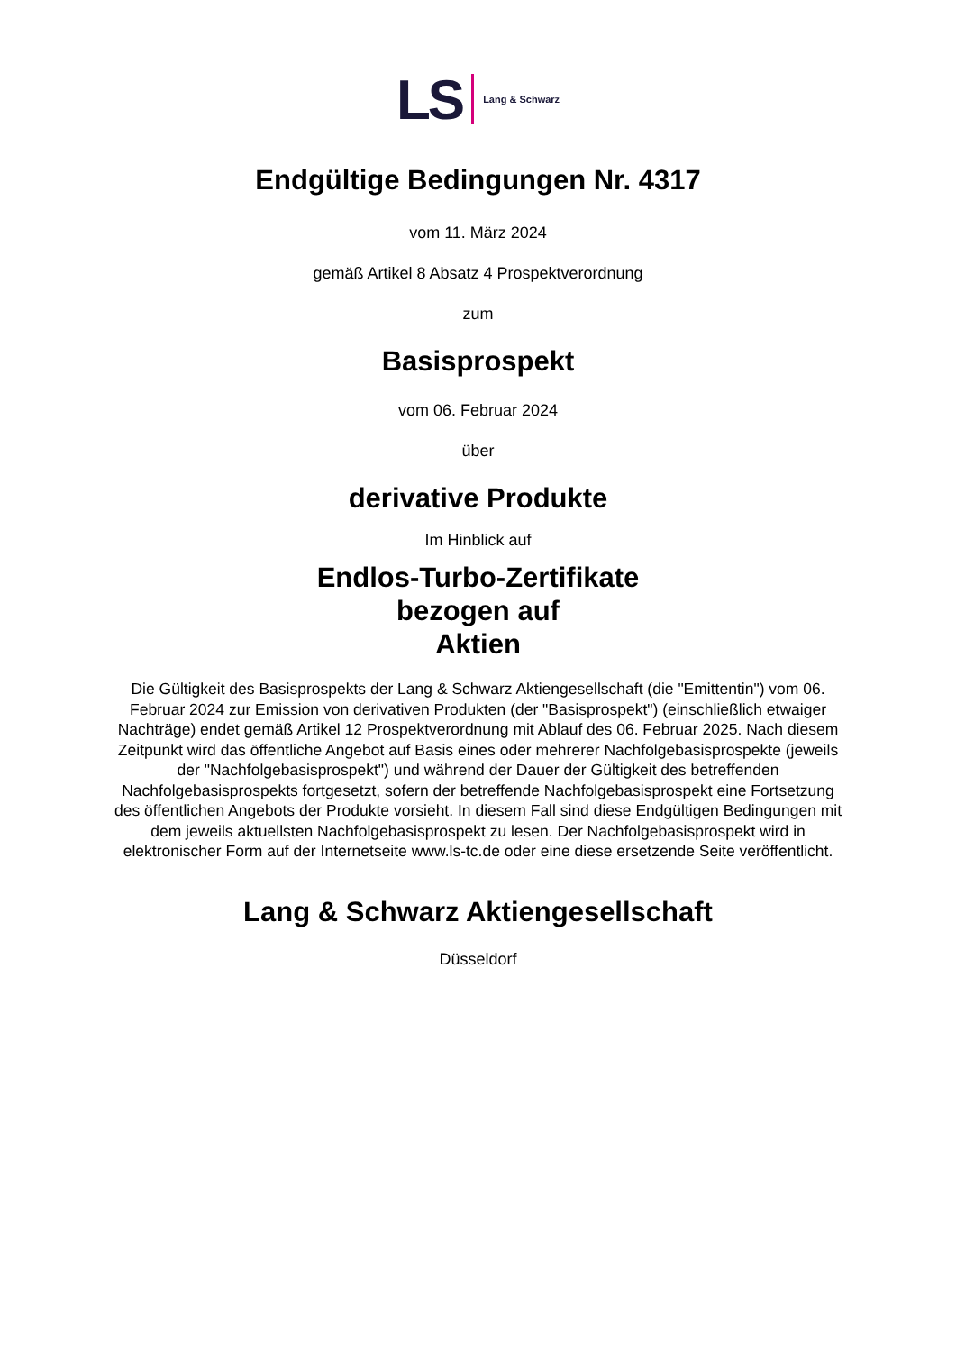LS Lang & Schwarz
Endgültige Bedingungen Nr. 4317
vom 11. März 2024
gemäß Artikel 8 Absatz 4 Prospektverordnung
zum
Basisprospekt
vom 06. Februar 2024
über
derivative Produkte
Im Hinblick auf
Endlos-Turbo-Zertifikate
bezogen auf
Aktien
Die Gültigkeit des Basisprospekts der Lang & Schwarz Aktiengesellschaft (die "Emittentin") vom 06. Februar 2024 zur Emission von derivativen Produkten (der "Basisprospekt") (einschließlich etwaiger Nachträge) endet gemäß Artikel 12 Prospektverordnung mit Ablauf des 06. Februar 2025. Nach diesem Zeitpunkt wird das öffentliche Angebot auf Basis eines oder mehrerer Nachfolgebasisprospekte (jeweils der "Nachfolgebasisprospekt") und während der Dauer der Gültigkeit des betreffenden Nachfolgebasisprospekts fortgesetzt, sofern der betreffende Nachfolgebasisprospekt eine Fortsetzung des öffentlichen Angebots der Produkte vorsieht. In diesem Fall sind diese Endgültigen Bedingungen mit dem jeweils aktuellsten Nachfolgebasisprospekt zu lesen. Der Nachfolgebasisprospekt wird in elektronischer Form auf der Internetseite www.ls-tc.de oder eine diese ersetzende Seite veröffentlicht.
Lang & Schwarz Aktiengesellschaft
Düsseldorf